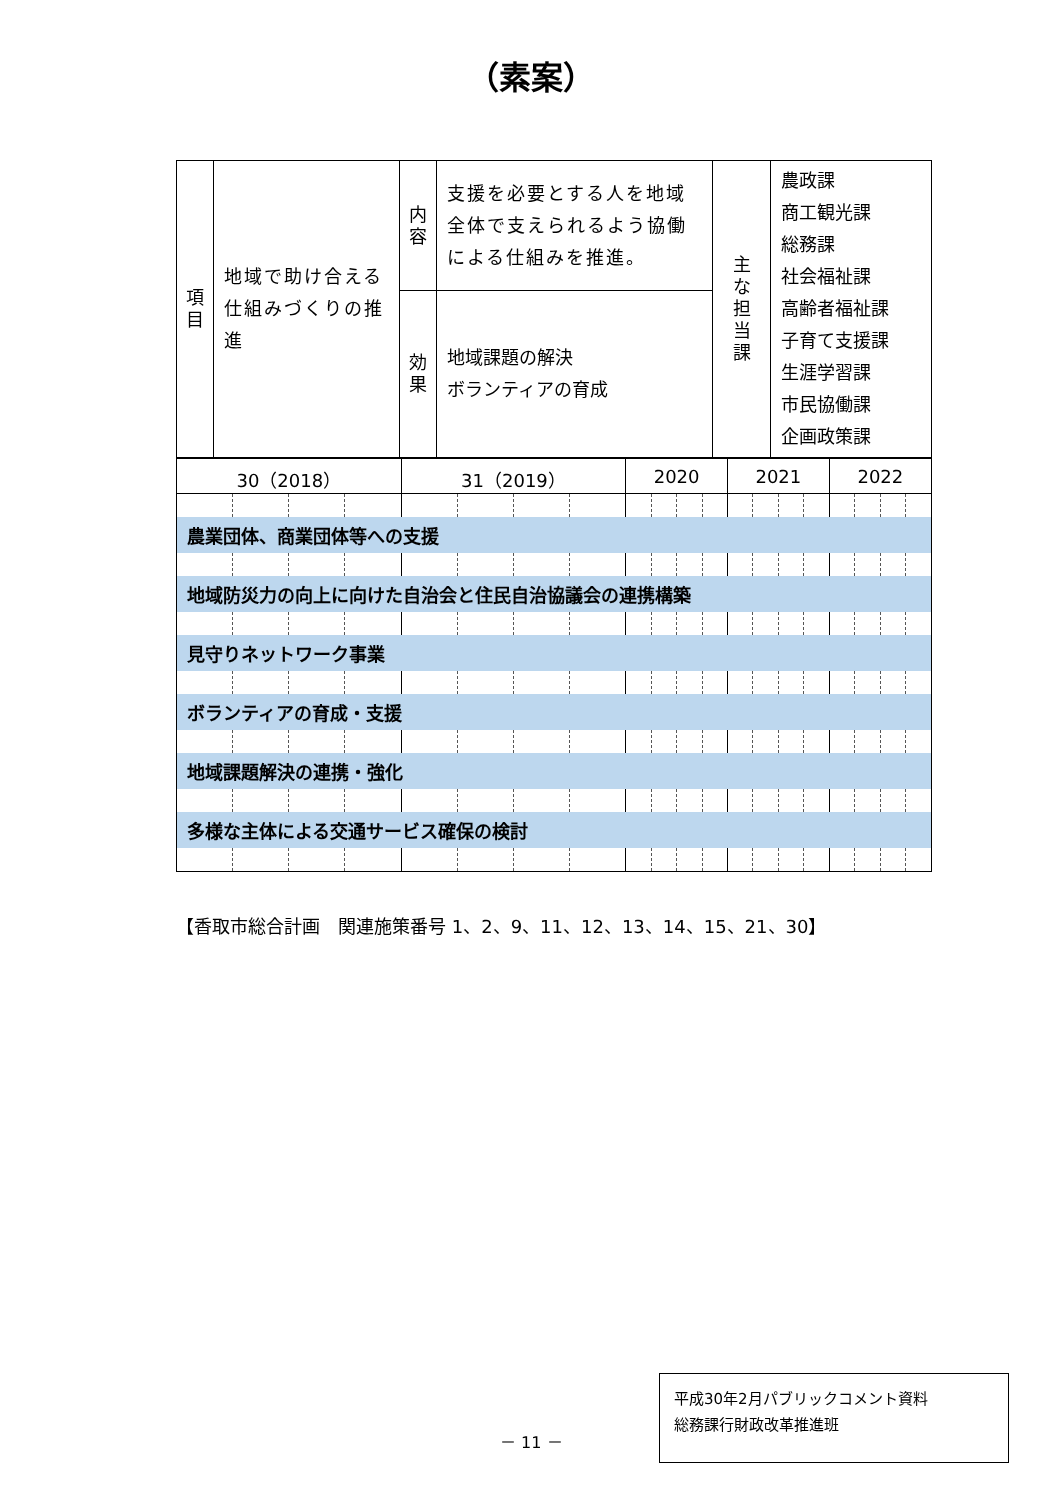（素案）
| 項 目 | 地域で助け合える仕組みづくりの推進 | 内 容 | 支援を必要とする人を地域全体で支えられるよう協働による仕組みを推進。 | 主 な 担 当 課 | 農政課 商工観光課 総務課 社会福祉課 高齢者福祉課 子育て支援課 生涯学習課 市民協働課 企画政策課 |
| | | 効 果 | 地域課題の解決 ボランティアの育成 | | |
| 30（2018） | | | | 31（2019） | | | | 2020 | | | | 2021 | | | | 2022 | | | |
| 農業団体、商業団体等への支援 | | | | | | | | | | | | | | | | | | | |
| 地域防災力の向上に向けた自治会と住民自治協議会の連携構築 | | | | | | | | | | | | | | | | | | | |
| 見守りネットワーク事業 | | | | | | | | | | | | | | | | | | | |
| ボランティアの育成・支援 | | | | | | | | | | | | | | | | | | | |
| 地域課題解決の連携・強化 | | | | | | | | | | | | | | | | | | | |
| 多様な主体による交通サービス確保の検討 | | | | | | | | | | | | | | | | | | | |
【香取市総合計画　関連施策番号 1、2、9、11、12、13、14、15、21、30】
－ 11 －
平成30年2月パブリックコメント資料
総務課行財政改革推進班